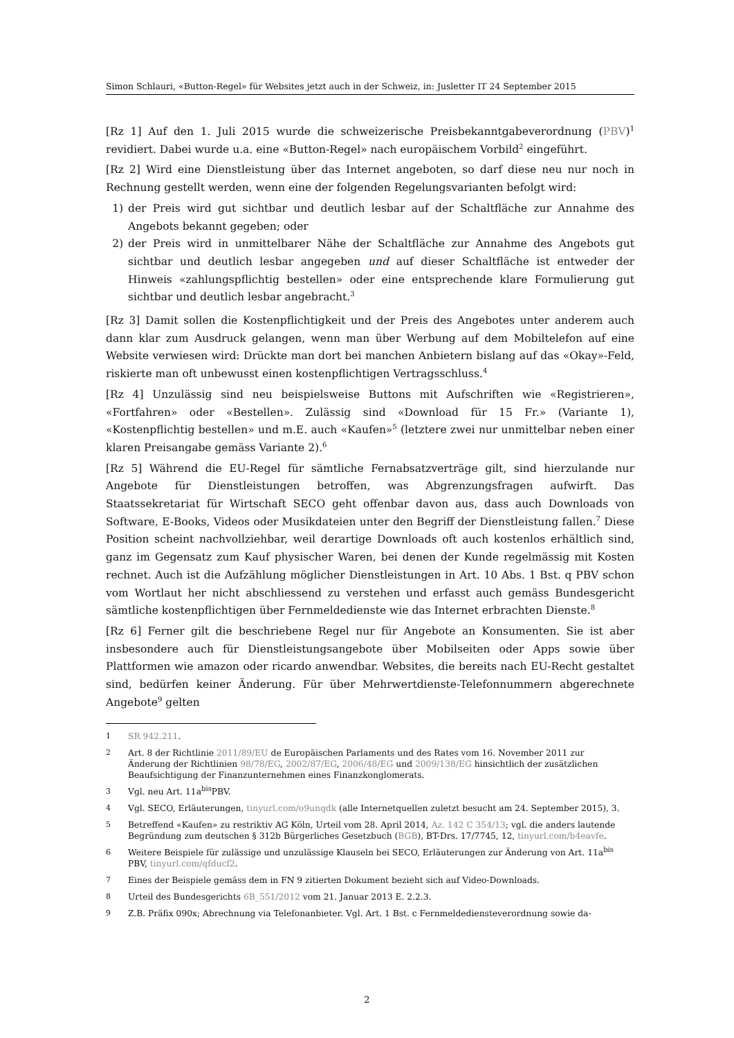Simon Schlauri, «Button-Regel» für Websites jetzt auch in der Schweiz, in: Jusletter IT 24 September 2015
[Rz 1] Auf den 1. Juli 2015 wurde die schweizerische Preisbekanntgabeverordnung (PBV)<sup>1</sup> revidiert. Dabei wurde u.a. eine «Button-Regel» nach europäischem Vorbild<sup>2</sup> eingeführt.
[Rz 2] Wird eine Dienstleistung über das Internet angeboten, so darf diese neu nur noch in Rechnung gestellt werden, wenn eine der folgenden Regelungsvarianten befolgt wird:
1) der Preis wird gut sichtbar und deutlich lesbar auf der Schaltfläche zur Annahme des Angebots bekannt gegeben; oder
2) der Preis wird in unmittelbarer Nähe der Schaltfläche zur Annahme des Angebots gut sichtbar und deutlich lesbar angegeben und auf dieser Schaltfläche ist entweder der Hinweis «zahlungspflichtig bestellen» oder eine entsprechende klare Formulierung gut sichtbar und deutlich lesbar angebracht.<sup>3</sup>
[Rz 3] Damit sollen die Kostenpflichtigkeit und der Preis des Angebotes unter anderem auch dann klar zum Ausdruck gelangen, wenn man über Werbung auf dem Mobiltelefon auf eine Website verwiesen wird: Drückte man dort bei manchen Anbietern bislang auf das «Okay»-Feld, riskierte man oft unbewusst einen kostenpflichtigen Vertragsschluss.<sup>4</sup>
[Rz 4] Unzulässig sind neu beispielsweise Buttons mit Aufschriften wie «Registrieren», «Fortfahren» oder «Bestellen». Zulässig sind «Download für 15 Fr.» (Variante 1), «Kostenpflichtig bestellen» und m.E. auch «Kaufen»<sup>5</sup> (letztere zwei nur unmittelbar neben einer klaren Preisangabe gemäss Variante 2).<sup>6</sup>
[Rz 5] Während die EU-Regel für sämtliche Fernabsatzverträge gilt, sind hierzulande nur Angebote für Dienstleistungen betroffen, was Abgrenzungsfragen aufwirft. Das Staatssekretariat für Wirtschaft SECO geht offenbar davon aus, dass auch Downloads von Software, E-Books, Videos oder Musikdateien unter den Begriff der Dienstleistung fallen.<sup>7</sup> Diese Position scheint nachvollziehbar, weil derartige Downloads oft auch kostenlos erhältlich sind, ganz im Gegensatz zum Kauf physischer Waren, bei denen der Kunde regelmässig mit Kosten rechnet. Auch ist die Aufzählung möglicher Dienstleistungen in Art. 10 Abs. 1 Bst. q PBV schon vom Wortlaut her nicht abschliessend zu verstehen und erfasst auch gemäss Bundesgericht sämtliche kostenpflichtigen über Fernmeldedienste wie das Internet erbrachten Dienste.<sup>8</sup>
[Rz 6] Ferner gilt die beschriebene Regel nur für Angebote an Konsumenten. Sie ist aber insbesondere auch für Dienstleistungsangebote über Mobilseiten oder Apps sowie über Plattformen wie amazon oder ricardo anwendbar. Websites, die bereits nach EU-Recht gestaltet sind, bedürfen keiner Änderung. Für über Mehrwertdienste-Telefonnummern abgerechnete Angebote<sup>9</sup> gelten
1 SR 942.211.
2 Art. 8 der Richtlinie 2011/89/EU de Europäischen Parlaments und des Rates vom 16. November 2011 zur Änderung der Richtlinien 98/78/EG, 2002/87/EG, 2006/48/EG und 2009/138/EG hinsichtlich der zusätzlichen Beaufsichtigung der Finanzunternehmen eines Finanzkonglomerats.
3 Vgl. neu Art. 11a<sup>bis</sup>PBV.
4 Vgl. SECO, Erläuterungen, tinyurl.com/o9unqdk (alle Internetquellen zuletzt besucht am 24. September 2015), 3.
5 Betreffend «Kaufen» zu restriktiv AG Köln, Urteil vom 28. April 2014, Az. 142 C 354/13; vgl. die anders lautende Begründung zum deutschen § 312b Bürgerliches Gesetzbuch (BGB), BT-Drs. 17/7745, 12, tinyurl.com/b4eavfe.
6 Weitere Beispiele für zulässige und unzulässige Klauseln bei SECO, Erläuterungen zur Änderung von Art. 11a<sup>bis</sup> PBV, tinyurl.com/qfducf2.
7 Eines der Beispiele gemäss dem in FN 9 zitierten Dokument bezieht sich auf Video-Downloads.
8 Urteil des Bundesgerichts 6B_551/2012 vom 21. Januar 2013 E. 2.2.3.
9 Z.B. Präfix 090x; Abrechnung via Telefonanbieter. Vgl. Art. 1 Bst. c Fernmeldediensteverordnung sowie da-
2